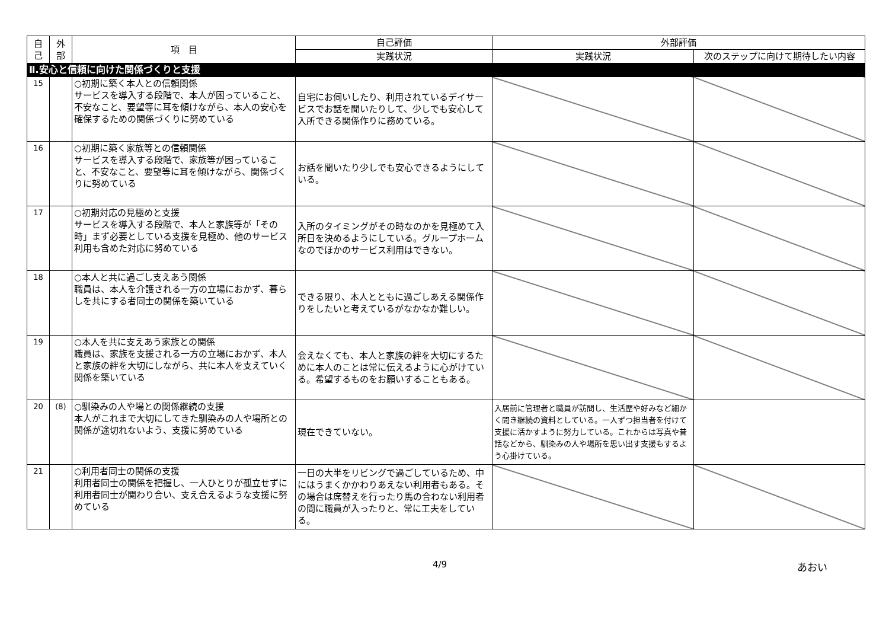| 自 己 | 外 部 | 項 目 | 自己評価 | 外部評価 | |
| --- | --- | --- | --- | --- | --- |
| | | | 実践状況 | 実践状況 | 次のステップに向けて期待したい内容 |
| Ⅱ.安心と信頼に向けた関係づくりと支援 | | | | | |
| 15 | | ○初期に築く本人との信頼関係 サービスを導入する段階で、本人が困っていること、不安なこと、要望等に耳を傾けながら、本人の安心を確保するための関係づくりに努めている | 自宅にお伺いしたり、利用されているデイサービスでお話を聞いたりして、少しでも安心して入所できる関係作りに務めている。 | | |
| 16 | | ○初期に築く家族等との信頼関係 サービスを導入する段階で、家族等が困っていること、不安なこと、要望等に耳を傾けながら、関係づくりに努めている | お話を聞いたり少しでも安心できるようにしている。 | | |
| 17 | | ○初期対応の見極めと支援 サービスを導入する段階で、本人と家族等が「その時」まず必要としている支援を見極め、他のサービス利用も含めた対応に努めている | 入所のタイミングがその時なのかを見極めて入所日を決めるようにしている。グループホームなのでほかのサービス利用はできない。 | | |
| 18 | | ○本人と共に過ごし支えあう関係 職員は、本人を介護される一方の立場におかず、暮らしを共にする者同士の関係を築いている | できる限り、本人とともに過ごしあえる関係作りをしたいと考えているがなかなか難しい。 | | |
| 19 | | ○本人を共に支えあう家族との関係 職員は、家族を支援される一方の立場におかず、本人と家族の絆を大切にしながら、共に本人を支えていく関係を築いている | 会えなくても、本人と家族の絆を大切にするために本人のことは常に伝えるように心がけている。希望するものをお願いすることもある。 | | |
| 20 | (8) | ○馴染みの人や場との関係継続の支援 本人がこれまで大切にしてきた馴染みの人や場所との関係が途切れないよう、支援に努めている | 現在できていない。 | 入居前に管理者と職員が訪問し、生活歴や好みなど細かく聞き継続の資料としている。一人ずつ担当者を付けて支援に活かすように努力している。これからは写真や昔話などから、馴染みの人や場所を思い出す支援もするよう心掛けている。 | |
| 21 | | ○利用者同士の関係の支援 利用者同士の関係を把握し、一人ひとりが孤立せずに利用者同士が関わり合い、支え合えるような支援に努めている | 一日の大半をリビングで過ごしているため、中にはうまくかかわりあえない利用者もある。その場合は席替えを行ったり馬の合わない利用者の間に職員が入ったりと、常に工夫をしている。 | | |
4/9 あおい